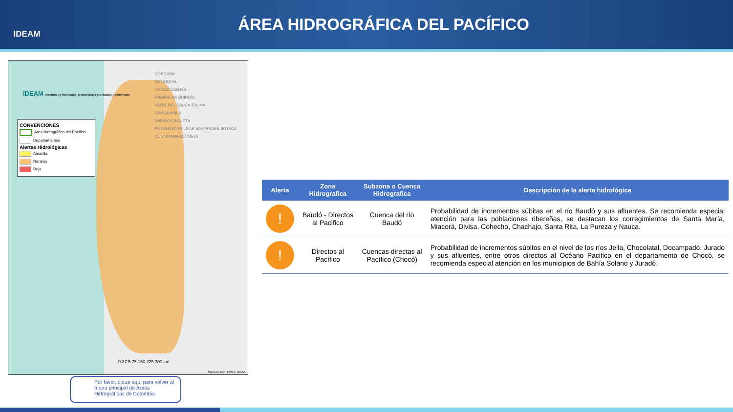IDEAM
ÁREA HIDROGRÁFICA DEL PACÍFICO
IDEAM Instituto de Hidrología, Meteorología y Estudios Ambientales
CONVENCIONES
Área Hidrográfica del Pacifico
Departamentos
Alertas Hidrológicas
Amarilla
Naranja
Roja
CÓRDOBA
ANTIOQUIA
CHOCÓ CALDAS
RISARALDA QUINDÍO
VALLE DEL CAUCA TOLIMA
CAUCA HUILA
NARIÑO CAQUETÁ
PUTUMAYO BOLÍVAR SANTANDER BOYACÁ CUNDINAMARCA META
0 37.5 75 150 225 300 km
Sources: Esri, USGS, NOAA
Por favor, pique aquí para volver al mapa principal de Áreas Hidrográficas de Colombia.
| Alerta | Zona Hidrografica | Subzona o Cuenca Hidrografica | Descripción de la alerta hidrológica |
| --- | --- | --- | --- |
| ! | Baudó - Directos al Pacifico | Cuenca del río Baudó | Probabilidad de incrementos súbitas en el río Baudó y sus afluentes. Se recomienda especial atención para las poblaciones ribereñas, se destacan los corregimientos de Santa María, Miacorá, Divisa, Cohecho, Chachajo, Santa Rita, La Pureza y Nauca. |
| ! | Directos al Pacífico | Cuencas directas al Pacífico (Chocó) | Probabilidad de incrementos súbitos en el nivel de los ríos Jella, Chocolatal, Docampadó, Jurado y sus afluentes, entre otros directos al Océano Pacifico en el departamento de Chocó, se recomienda especial atención en los municipios de Bahía Solano y Juradó. |